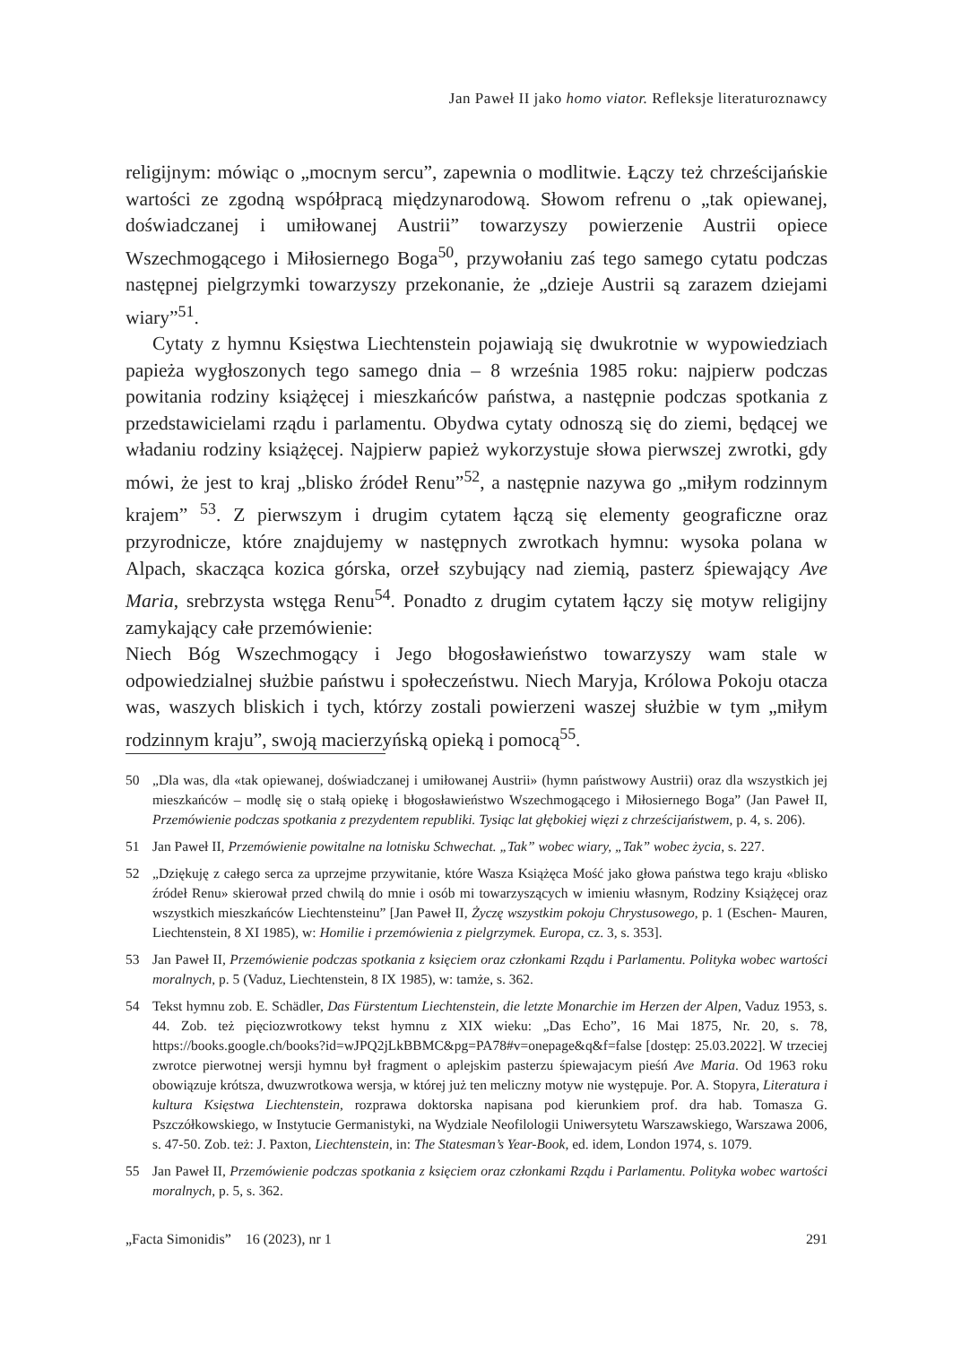Jan Paweł II jako homo viator. Refleksje literaturoznawcy
religijnym: mówiąc o „mocnym sercu”, zapewnia o modlitwie. Łączy też chrześcijańskie wartości ze zgodną współpracą międzynarodową. Słowom refrenu o „tak opiewanej, doświadczanej i umiłowanej Austrii” towarzyszy powierzenie Austrii opiece Wszechmogącego i Miłosiernego Boga<sup>50</sup>, przywołaniu zaś tego samego cytatu podczas następnej pielgrzymki towarzyszy przekonanie, że „dzieje Austrii są zarazem dziejami wiary”<sup>51</sup>.
Cytaty z hymnu Księstwa Liechtenstein pojawiają się dwukrotnie w wypowiedziach papieża wygłoszonych tego samego dnia – 8 września 1985 roku: najpierw podczas powitania rodziny książęcej i mieszkańców państwa, a następnie podczas spotkania z przedstawicielami rządu i parlamentu. Obydwa cytaty odnoszą się do ziemi, będącej we władaniu rodziny książęcej. Najpierw papież wykorzystuje słowa pierwszej zwrotki, gdy mówi, że jest to kraj „blisko źródeł Renu”<sup>52</sup>, a następnie nazywa go „miłym rodzinnym krajem” <sup>53</sup>. Z pierwszym i drugim cytatem łączą się elementy geograficzne oraz przyrodnicze, które znajdujemy w następnych zwrotkach hymnu: wysoka polana w Alpach, skacząca kozica górska, orzeł szybujący nad ziemią, pasterz śpiewający Ave Maria, srebrzysta wstęga Renu<sup>54</sup>. Ponadto z drugim cytatem łączy się motyw religijny zamykający całe przemówienie:
Niech Bóg Wszechmogący i Jego błogosławieństwo towarzyszy wam stale w odpowiedzialnej służbie państwu i społeczeństwu. Niech Maryja, Królowa Pokoju otacza was, waszych bliskich i tych, którzy zostali powierzeni waszej służbie w tym „miłym rodzinnym kraju”, swoją macierzyńską opieką i pomocą<sup>55</sup>.
50 „Dla was, dla «tak opiewanej, doświadczanej i umiłowanej Austrii» (hymn państwowy Austrii) oraz dla wszystkich jej mieszkańców – modlę się o stałą opiekę i błogosławieństwo Wszechmogącego i Miłosiernego Boga” (Jan Paweł II, Przemówienie podczas spotkania z prezydentem republiki. Tysiąc lat głębokiej więzi z chrześcijaństwem, p. 4, s. 206).
51 Jan Paweł II, Przemówienie powitalne na lotnisku Schwechat. „Tak” wobec wiary, „Tak” wobec życia, s. 227.
52 „Dziękuję z całego serca za uprzejme przywitanie, które Wasza Książęca Mość jako głowa państwa tego kraju «blisko źródeł Renu» skierował przed chwilą do mnie i osób mi towarzyszących w imieniu własnym, Rodziny Książęcej oraz wszystkich mieszkańców Liechtensteinu” [Jan Paweł II, Życzę wszystkim pokoju Chrystusowego, p. 1 (Eschen- Mauren, Liechtenstein, 8 XI 1985), w: Homilie i przemówienia z pielgrzymek. Europa, cz. 3, s. 353].
53 Jan Paweł II, Przemówienie podczas spotkania z księciem oraz członkami Rządu i Parlamentu. Polityka wobec wartości moralnych, p. 5 (Vaduz, Liechtenstein, 8 IX 1985), w: tamże, s. 362.
54 Tekst hymnu zob. E. Schädler, Das Fürstentum Liechtenstein, die letzte Monarchie im Herzen der Alpen, Vaduz 1953, s. 44. Zob. też pięciozwrotkowy tekst hymnu z XIX wieku: „Das Echo”, 16 Mai 1875, Nr. 20, s. 78, https://books.google.ch/books?id=wJPQ2jLkBBMC&pg=PA78#v=onepage&q&f=false [dostęp: 25.03.2022]. W trzeciej zwrotce pierwotnej wersji hymnu był fragment o aplejskim pasterzu śpiewajacym pieśń Ave Maria. Od 1963 roku obowiązuje krótsza, dwuzwrotkowa wersja, w której już ten meliczny motyw nie występuje. Por. A. Stopyra, Literatura i kultura Księstwa Liechtenstein, rozprawa doktorska napisana pod kierunkiem prof. dra hab. Tomasza G. Pszczółkowskiego, w Instytucie Germanistyki, na Wydziale Neofilologii Uniwersytetu Warszawskiego, Warszawa 2006, s. 47-50. Zob. też: J. Paxton, Liechtenstein, in: The Statesman’s Year-Book, ed. idem, London 1974, s. 1079.
55 Jan Paweł II, Przemówienie podczas spotkania z księciem oraz członkami Rządu i Parlamentu. Polityka wobec wartości moralnych, p. 5, s. 362.
„Facta Simonidis” 16 (2023), nr 1 291